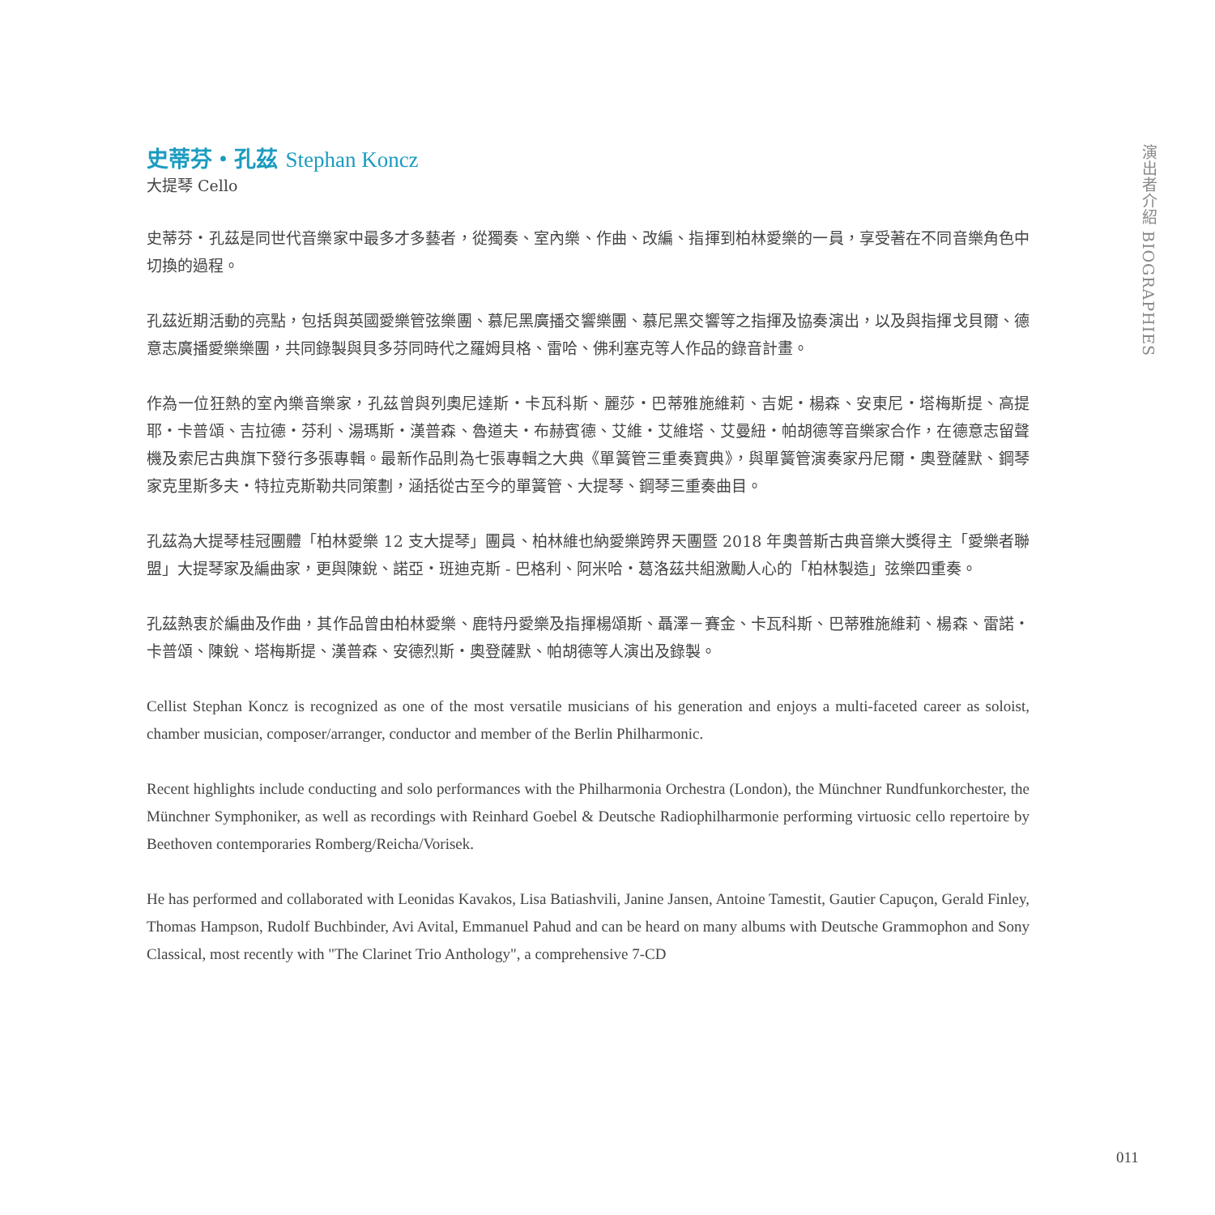演出者介紹 BIOGRAPHIES
史蒂芬・孔茲 Stephan Koncz
大提琴 Cello
史蒂芬・孔茲是同世代音樂家中最多才多藝者，從獨奏、室內樂、作曲、改編、指揮到柏林愛樂的一員，享受著在不同音樂角色中切換的過程。
孔茲近期活動的亮點，包括與英國愛樂管弦樂團、慕尼黑廣播交響樂團、慕尼黑交響等之指揮及協奏演出，以及與指揮戈貝爾、德意志廣播愛樂樂團，共同錄製與貝多芬同時代之羅姆貝格、雷哈、佛利塞克等人作品的錄音計畫。
作為一位狂熱的室內樂音樂家，孔茲曾與列奧尼達斯・卡瓦科斯、麗莎・巴蒂雅施維莉、吉妮・楊森、安東尼・塔梅斯提、高提耶・卡普頌、吉拉德・芬利、湯瑪斯・漢普森、魯道夫・布赫賓德、艾維・艾維塔、艾曼紐・帕胡德等音樂家合作，在德意志留聲機及索尼古典旗下發行多張專輯。最新作品則為七張專輯之大典《單簧管三重奏寶典》，與單簧管演奏家丹尼爾・奧登薩默、鋼琴家克里斯多夫・特拉克斯勒共同策劃，涵括從古至今的單簧管、大提琴、鋼琴三重奏曲目。
孔茲為大提琴桂冠團體「柏林愛樂 12 支大提琴」團員、柏林維也納愛樂跨界天團暨 2018 年奧普斯古典音樂大獎得主「愛樂者聯盟」大提琴家及編曲家，更與陳銳、諾亞・班迪克斯 - 巴格利、阿米哈・葛洛茲共組激勵人心的「柏林製造」弦樂四重奏。
孔茲熱衷於編曲及作曲，其作品曾由柏林愛樂、鹿特丹愛樂及指揮楊頌斯、聶澤－賽金、卡瓦科斯、巴蒂雅施維莉、楊森、雷諾・卡普頌、陳銳、塔梅斯提、漢普森、安德烈斯・奧登薩默、帕胡德等人演出及錄製。
Cellist Stephan Koncz is recognized as one of the most versatile musicians of his generation and enjoys a multi-faceted career as soloist, chamber musician, composer/arranger, conductor and member of the Berlin Philharmonic.
Recent highlights include conducting and solo performances with the Philharmonia Orchestra (London), the Münchner Rundfunkorchester, the Münchner Symphoniker, as well as recordings with Reinhard Goebel & Deutsche Radiophilharmonie performing virtuosic cello repertoire by Beethoven contemporaries Romberg/Reicha/Vorisek.
He has performed and collaborated with Leonidas Kavakos, Lisa Batiashvili, Janine Jansen, Antoine Tamestit, Gautier Capuçon, Gerald Finley, Thomas Hampson, Rudolf Buchbinder, Avi Avital, Emmanuel Pahud and can be heard on many albums with Deutsche Grammophon and Sony Classical, most recently with "The Clarinet Trio Anthology", a comprehensive 7-CD
011